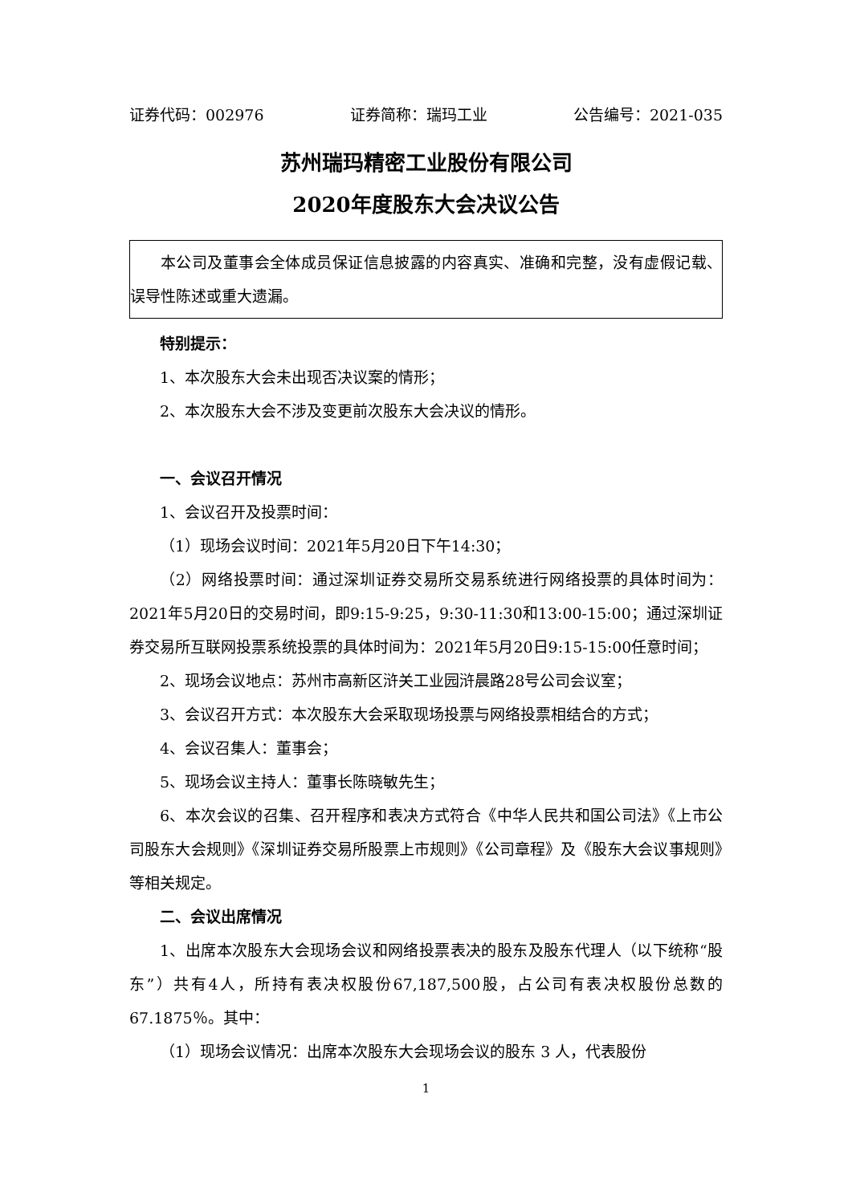证券代码：002976 证券简称：瑞玛工业 公告编号：2021-035
苏州瑞玛精密工业股份有限公司
2020年度股东大会决议公告
本公司及董事会全体成员保证信息披露的内容真实、准确和完整，没有虚假记载、误导性陈述或重大遗漏。
特别提示：
1、本次股东大会未出现否决议案的情形；
2、本次股东大会不涉及变更前次股东大会决议的情形。
一、会议召开情况
1、会议召开及投票时间：
（1）现场会议时间：2021年5月20日下午14:30；
（2）网络投票时间：通过深圳证券交易所交易系统进行网络投票的具体时间为：2021年5月20日的交易时间，即9:15-9:25，9:30-11:30和13:00-15:00；通过深圳证券交易所互联网投票系统投票的具体时间为：2021年5月20日9:15-15:00任意时间；
2、现场会议地点：苏州市高新区浒关工业园浒晨路28号公司会议室；
3、会议召开方式：本次股东大会采取现场投票与网络投票相结合的方式；
4、会议召集人：董事会；
5、现场会议主持人：董事长陈晓敏先生；
6、本次会议的召集、召开程序和表决方式符合《中华人民共和国公司法》《上市公司股东大会规则》《深圳证券交易所股票上市规则》《公司章程》及《股东大会议事规则》等相关规定。
二、会议出席情况
1、出席本次股东大会现场会议和网络投票表决的股东及股东代理人（以下统称“股东”）共有4人，所持有表决权股份67,187,500股，占公司有表决权股份总数的67.1875％。其中：
（1）现场会议情况：出席本次股东大会现场会议的股东 3 人，代表股份
1